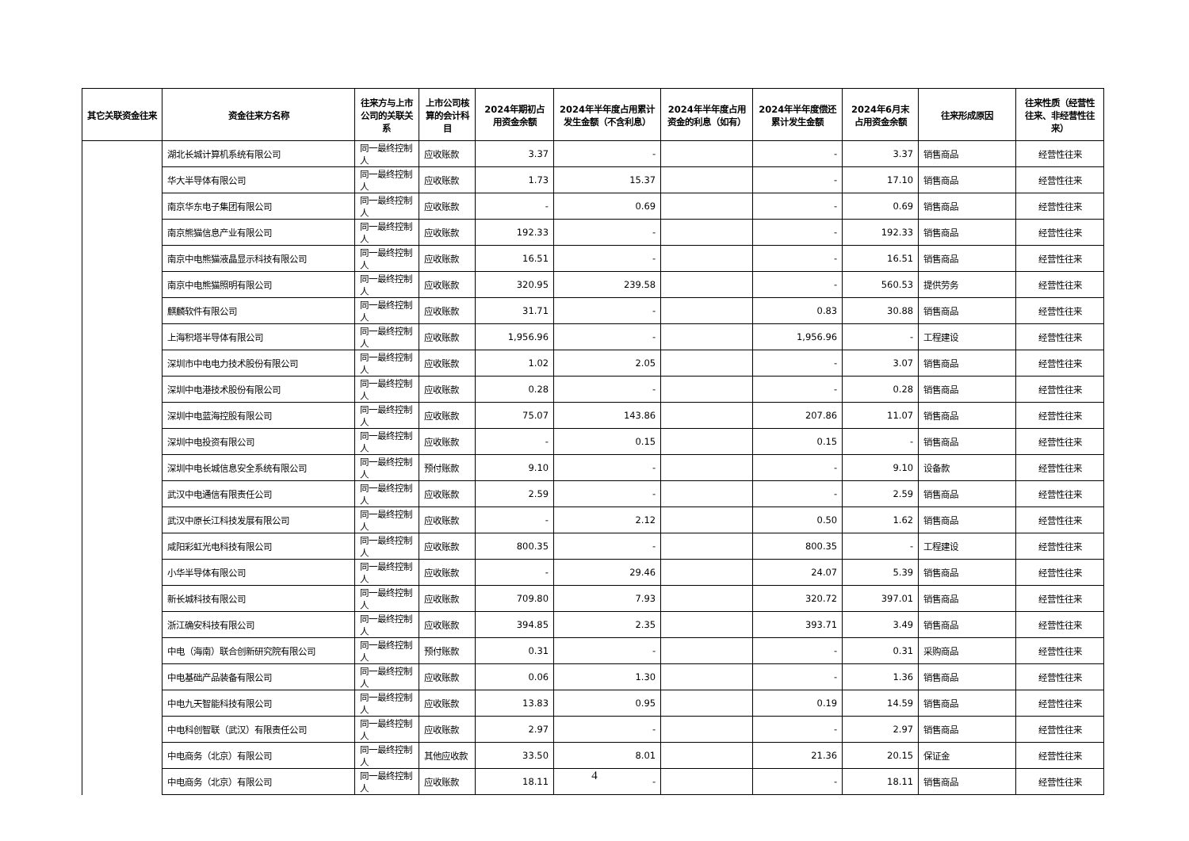| 其它关联资金往来 | 资金往来方名称 | 往来方与上市公司的关联关系 | 上市公司核算的会计科目 | 2024年期初占用资金余额 | 2024年半年度占用累计发生金额（不含利息） | 2024年半年度占用资金的利息（如有） | 2024年半年度偿还累计发生金额 | 2024年6月末占用资金余额 | 往来形成原因 | 往来性质（经营性往来、非经营性往来） |
| --- | --- | --- | --- | --- | --- | --- | --- | --- | --- | --- |
| | 湖北长城计算机系统有限公司 | 同一最终控制人 | 应收账款 | 3.37 | - | | - | 3.37 | 销售商品 | 经营性往来 |
| | 华大半导体有限公司 | 同一最终控制人 | 应收账款 | 1.73 | 15.37 | | - | 17.10 | 销售商品 | 经营性往来 |
| | 南京华东电子集团有限公司 | 同一最终控制人 | 应收账款 | - | 0.69 | | - | 0.69 | 销售商品 | 经营性往来 |
| | 南京熊猫信息产业有限公司 | 同一最终控制人 | 应收账款 | 192.33 | - | | - | 192.33 | 销售商品 | 经营性往来 |
| | 南京中电熊猫液晶显示科技有限公司 | 同一最终控制人 | 应收账款 | 16.51 | - | | - | 16.51 | 销售商品 | 经营性往来 |
| | 南京中电熊猫照明有限公司 | 同一最终控制人 | 应收账款 | 320.95 | 239.58 | | - | 560.53 | 提供劳务 | 经营性往来 |
| | 麒麟软件有限公司 | 同一最终控制人 | 应收账款 | 31.71 | - | | 0.83 | 30.88 | 销售商品 | 经营性往来 |
| | 上海积塔半导体有限公司 | 同一最终控制人 | 应收账款 | 1,956.96 | - | | 1,956.96 | - | 工程建设 | 经营性往来 |
| | 深圳市中电电力技术股份有限公司 | 同一最终控制人 | 应收账款 | 1.02 | 2.05 | | - | 3.07 | 销售商品 | 经营性往来 |
| | 深圳中电港技术股份有限公司 | 同一最终控制人 | 应收账款 | 0.28 | - | | - | 0.28 | 销售商品 | 经营性往来 |
| | 深圳中电蓝海控股有限公司 | 同一最终控制人 | 应收账款 | 75.07 | 143.86 | | 207.86 | 11.07 | 销售商品 | 经营性往来 |
| | 深圳中电投资有限公司 | 同一最终控制人 | 应收账款 | - | 0.15 | | 0.15 | - | 销售商品 | 经营性往来 |
| | 深圳中电长城信息安全系统有限公司 | 同一最终控制人 | 预付账款 | 9.10 | - | | - | 9.10 | 设备款 | 经营性往来 |
| | 武汉中电通信有限责任公司 | 同一最终控制人 | 应收账款 | 2.59 | - | | - | 2.59 | 销售商品 | 经营性往来 |
| | 武汉中原长江科技发展有限公司 | 同一最终控制人 | 应收账款 | - | 2.12 | | 0.50 | 1.62 | 销售商品 | 经营性往来 |
| | 咸阳彩虹光电科技有限公司 | 同一最终控制人 | 应收账款 | 800.35 | - | | 800.35 | - | 工程建设 | 经营性往来 |
| | 小华半导体有限公司 | 同一最终控制人 | 应收账款 | - | 29.46 | | 24.07 | 5.39 | 销售商品 | 经营性往来 |
| | 新长城科技有限公司 | 同一最终控制人 | 应收账款 | 709.80 | 7.93 | | 320.72 | 397.01 | 销售商品 | 经营性往来 |
| | 浙江确安科技有限公司 | 同一最终控制人 | 应收账款 | 394.85 | 2.35 | | 393.71 | 3.49 | 销售商品 | 经营性往来 |
| | 中电（海南）联合创新研究院有限公司 | 同一最终控制人 | 预付账款 | 0.31 | - | | - | 0.31 | 采购商品 | 经营性往来 |
| | 中电基础产品装备有限公司 | 同一最终控制人 | 应收账款 | 0.06 | 1.30 | | - | 1.36 | 销售商品 | 经营性往来 |
| | 中电九天智能科技有限公司 | 同一最终控制人 | 应收账款 | 13.83 | 0.95 | | 0.19 | 14.59 | 销售商品 | 经营性往来 |
| | 中电科创智联（武汉）有限责任公司 | 同一最终控制人 | 应收账款 | 2.97 | - | | - | 2.97 | 销售商品 | 经营性往来 |
| | 中电商务（北京）有限公司 | 同一最终控制人 | 其他应收款 | 33.50 | 8.01 | | 21.36 | 20.15 | 保证金 | 经营性往来 |
| | 中电商务（北京）有限公司 | 同一最终控制人 | 应收账款 | 18.11 | - | | - | 18.11 | 销售商品 | 经营性往来 |
4